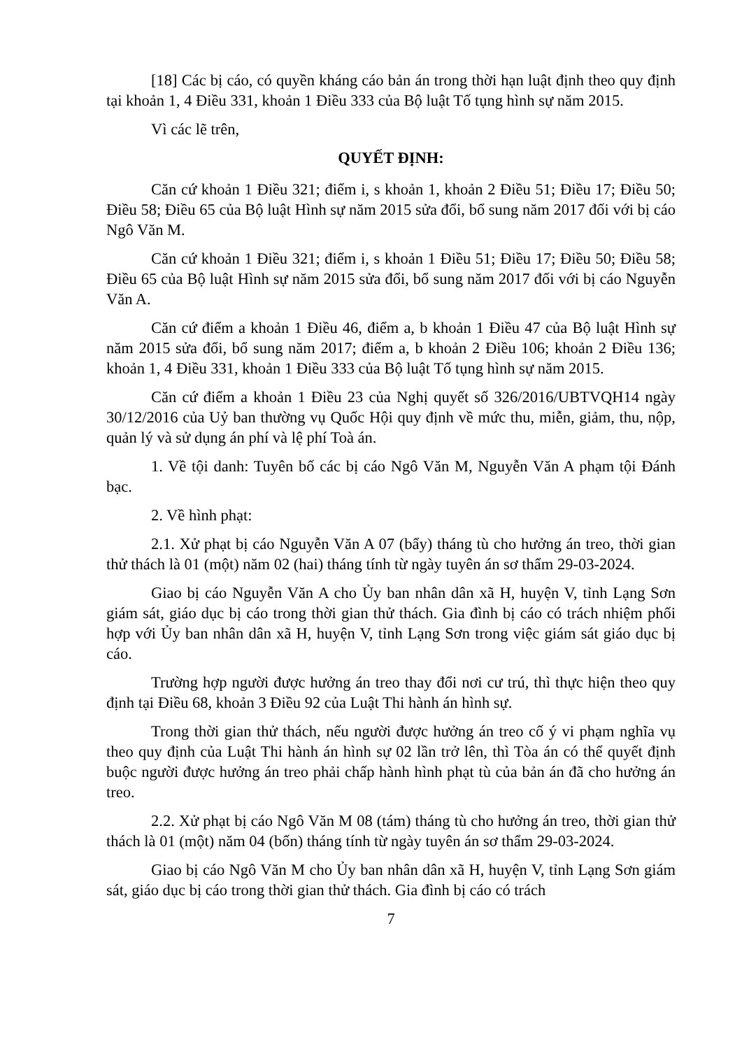[18] Các bị cáo, có quyền kháng cáo bản án trong thời hạn luật định theo quy định tại khoản 1, 4 Điều 331, khoản 1 Điều 333 của Bộ luật Tố tụng hình sự năm 2015.
Vì các lẽ trên,
QUYẾT ĐỊNH:
Căn cứ khoản 1 Điều 321; điểm i, s khoản 1, khoản 2 Điều 51; Điều 17; Điều 50; Điều 58; Điều 65 của Bộ luật Hình sự năm 2015 sửa đổi, bổ sung năm 2017 đối với bị cáo Ngô Văn M.
Căn cứ khoản 1 Điều 321; điểm i, s khoản 1 Điều 51; Điều 17; Điều 50; Điều 58; Điều 65 của Bộ luật Hình sự năm 2015 sửa đổi, bổ sung năm 2017 đối với bị cáo Nguyễn Văn A.
Căn cứ điểm a khoản 1 Điều 46, điểm a, b khoản 1 Điều 47 của Bộ luật Hình sự năm 2015 sửa đổi, bổ sung năm 2017; điểm a, b khoản 2 Điều 106; khoản 2 Điều 136; khoản 1, 4 Điều 331, khoản 1 Điều 333 của Bộ luật Tố tụng hình sự năm 2015.
Căn cứ điểm a khoản 1 Điều 23 của Nghị quyết số 326/2016/UBTVQH14 ngày 30/12/2016 của Uỷ ban thường vụ Quốc Hội quy định về mức thu, miễn, giảm, thu, nộp, quản lý và sử dụng án phí và lệ phí Toà án.
1. Về tội danh: Tuyên bố các bị cáo Ngô Văn M, Nguyễn Văn A phạm tội Đánh bạc.
2. Về hình phạt:
2.1. Xử phạt bị cáo Nguyễn Văn A 07 (bẩy) tháng tù cho hưởng án treo, thời gian thử thách là 01 (một) năm 02 (hai) tháng tính từ ngày tuyên án sơ thẩm 29-03-2024.
Giao bị cáo Nguyễn Văn A cho Ủy ban nhân dân xã H, huyện V, tỉnh Lạng Sơn giám sát, giáo dục bị cáo trong thời gian thử thách. Gia đình bị cáo có trách nhiệm phối hợp với Ủy ban nhân dân xã H, huyện V, tỉnh Lạng Sơn trong việc giám sát giáo dục bị cáo.
Trường hợp người được hưởng án treo thay đổi nơi cư trú, thì thực hiện theo quy định tại Điều 68, khoản 3 Điều 92 của Luật Thi hành án hình sự.
Trong thời gian thử thách, nếu người được hưởng án treo cố ý vi phạm nghĩa vụ theo quy định của Luật Thi hành án hình sự 02 lần trở lên, thì Tòa án có thể quyết định buộc người được hưởng án treo phải chấp hành hình phạt tù của bản án đã cho hưởng án treo.
2.2. Xử phạt bị cáo Ngô Văn M 08 (tám) tháng tù cho hưởng án treo, thời gian thử thách là 01 (một) năm 04 (bốn) tháng tính từ ngày tuyên án sơ thẩm 29-03-2024.
Giao bị cáo Ngô Văn M cho Ủy ban nhân dân xã H, huyện V, tỉnh Lạng Sơn giám sát, giáo dục bị cáo trong thời gian thử thách. Gia đình bị cáo có trách
7